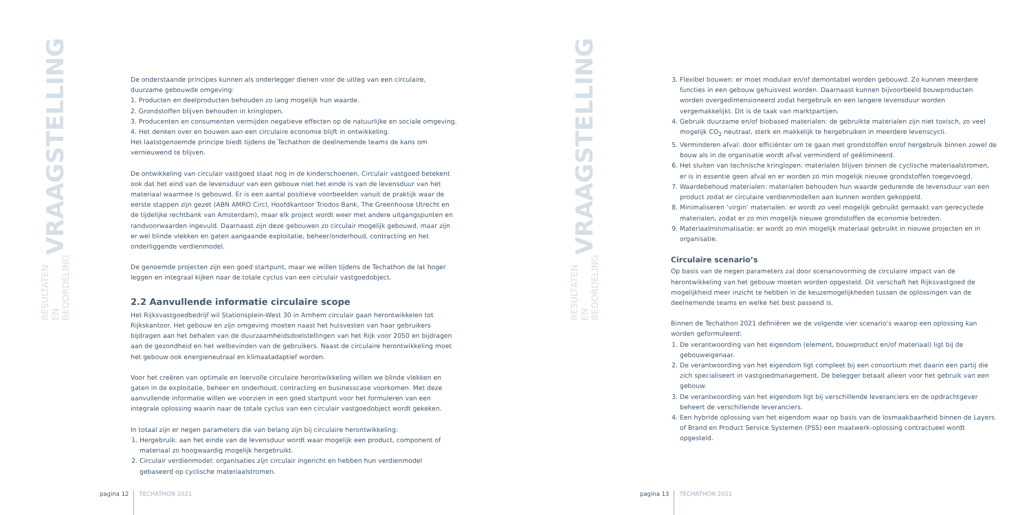VRAAGSTELLING
RESULTATEN EN BEOORDELING
De onderstaande principes kunnen als onderlegger dienen voor de uitleg van een circulaire, duurzame gebouwde omgeving:
1. Producten en deelproducten behouden zo lang mogelijk hun waarde.
2. Grondstoffen blijven behouden in kringlopen.
3. Producenten en consumenten vermijden negatieve effecten op de natuurlijke en sociale omgeving.
4. Het denken over en bouwen aan een circulaire economie blijft in ontwikkeling.
Het laatstgenoemde principe biedt tijdens de Techathon de deelnemende teams de kans om vernieuwend te blijven.
De ontwikkeling van circulair vastgoed staat nog in de kinderschoenen. Circulair vastgoed betekent ook dat het eind van de levensduur van een gebouw niet het einde is van de levensduur van het materiaal waarmee is gebouwd. Er is een aantal positieve voorbeelden vanuit de praktijk waar de eerste stappen zijn gezet (ABN AMRO Circl, Hoofdkantoor Triodos Bank, The Greenhouse Utrecht en de tijdelijke rechtbank van Amsterdam), maar elk project wordt weer met andere uitgangspunten en randvoorwaarden ingevuld. Daarnaast zijn deze gebouwen zo circulair mogelijk gebouwd, maar zijn er wel blinde vlekken en gaten aangaande exploitatie, beheer/onderhoud, contracting en het onderliggende verdienmodel.
De genoemde projecten zijn een goed startpunt, maar we willen tijdens de Techathon de lat hoger leggen en integraal kijken naar de totale cyclus van een circulair vastgoedobject.
2.2 Aanvullende informatie circulaire scope
Het Rijksvastgoedbedrijf wil Stationsplein-West 30 in Arnhem circulair gaan herontwikkelen tot Rijkskantoor. Het gebouw en zijn omgeving moeten naast het huisvesten van haar gebruikers bijdragen aan het behalen van de duurzaamheidsdoelstellingen van het Rijk voor 2050 en bijdragen aan de gezondheid en het welbevinden van de gebruikers. Naast de circulaire herontwikkeling moet het gebouw ook energieneutraal en klimaatadaptief worden.
Voor het creëren van optimale en leervolle circulaire herontwikkeling willen we blinde vlekken en gaten in de exploitatie, beheer en onderhoud, contracting en businesscase voorkomen. Met deze aanvullende informatie willen we voorzien in een goed startpunt voor het formuleren van een integrale oplossing waarin naar de totale cyclus van een circulair vastgoedobject wordt gekeken.
In totaal zijn er negen parameters die van belang zijn bij circulaire herontwikkeling:
1. Hergebruik: aan het einde van de levensduur wordt waar mogelijk een product, component of materiaal zo hoogwaardig mogelijk hergebruikt.
2. Circulair verdienmodel: organisaties zijn circulair ingericht en hebben hun verdienmodel gebaseerd op cyclische materiaalstromen.
pagina 12 TECHATHON 2021
VRAAGSTELLING
RESULTATEN EN BEOORDELING
3. Flexibel bouwen: er moet modulair en/of demontabel worden gebouwd. Zo kunnen meerdere functies in een gebouw gehuisvest worden. Daarnaast kunnen bijvoorbeeld bouwproducten worden overgedimensioneerd zodat hergebruik en een langere levensduur worden vergemakkelijkt. Dit is de taak van marktpartijen.
4. Gebruik duurzame en/of biobased materialen: de gebruikte materialen zijn niet toxisch, zo veel mogelijk CO<sub>2</sub> neutraal, sterk en makkelijk te hergebruiken in meerdere levenscycli.
5. Verminderen afval: door efficiënter om te gaan met grondstoffen en/of hergebruik binnen zowel de bouw als in de organisatie wordt afval verminderd of geëlimineerd.
6. Het sluiten van technische kringlopen: materialen blijven binnen de cyclische materiaalstromen, er is in essentie geen afval en er worden zo min mogelijk nieuwe grondstoffen toegevoegd.
7. Waardebehoud materialen: materialen behouden hun waarde gedurende de levensduur van een product zodat er circulaire verdienmodellen aan kunnen worden gekoppeld.
8. Minimaliseren ‘virgin’ materialen: er wordt zo veel mogelijk gebruikt gemaakt van gerecyclede materialen, zodat er zo min mogelijk nieuwe grondstoffen de economie betreden.
9. Materiaalminimalisatie: er wordt zo min mogelijk materiaal gebruikt in nieuwe projecten en in organisatie.
Circulaire scenario’s
Op basis van de negen parameters zal door scenariovorming de circulaire impact van de herontwikkeling van het gebouw moeten worden opgesteld. Dit verschaft het Rijksvastgoed de mogelijkheid meer inzicht te hebben in de keuzemogelijkheden tussen de oplossingen van de deelnemende teams en welke het best passend is.
Binnen de Techathon 2021 definiëren we de volgende vier scenario’s waarop een oplossing kan worden geformuleerd:
1. De verantwoording van het eigendom (element, bouwproduct en/of materiaal) ligt bij de gebouweigenaar.
2. De verantwoording van het eigendom ligt compleet bij een consortium met daarin een partij die zich specialiseert in vastgoedmanagement. De belegger betaalt alleen voor het gebruik van een gebouw.
3. De verantwoording van het eigendom ligt bij verschillende leveranciers en de opdrachtgever beheert de verschillende leveranciers.
4. Een hybride oplossing van het eigendom waar op basis van de losmaakbaarheid binnen de Layers of Brand en Product Service Systemen (PSS) een maatwerk-oplossing contractueel wordt opgesteld.
pagina 13 TECHATHON 2021